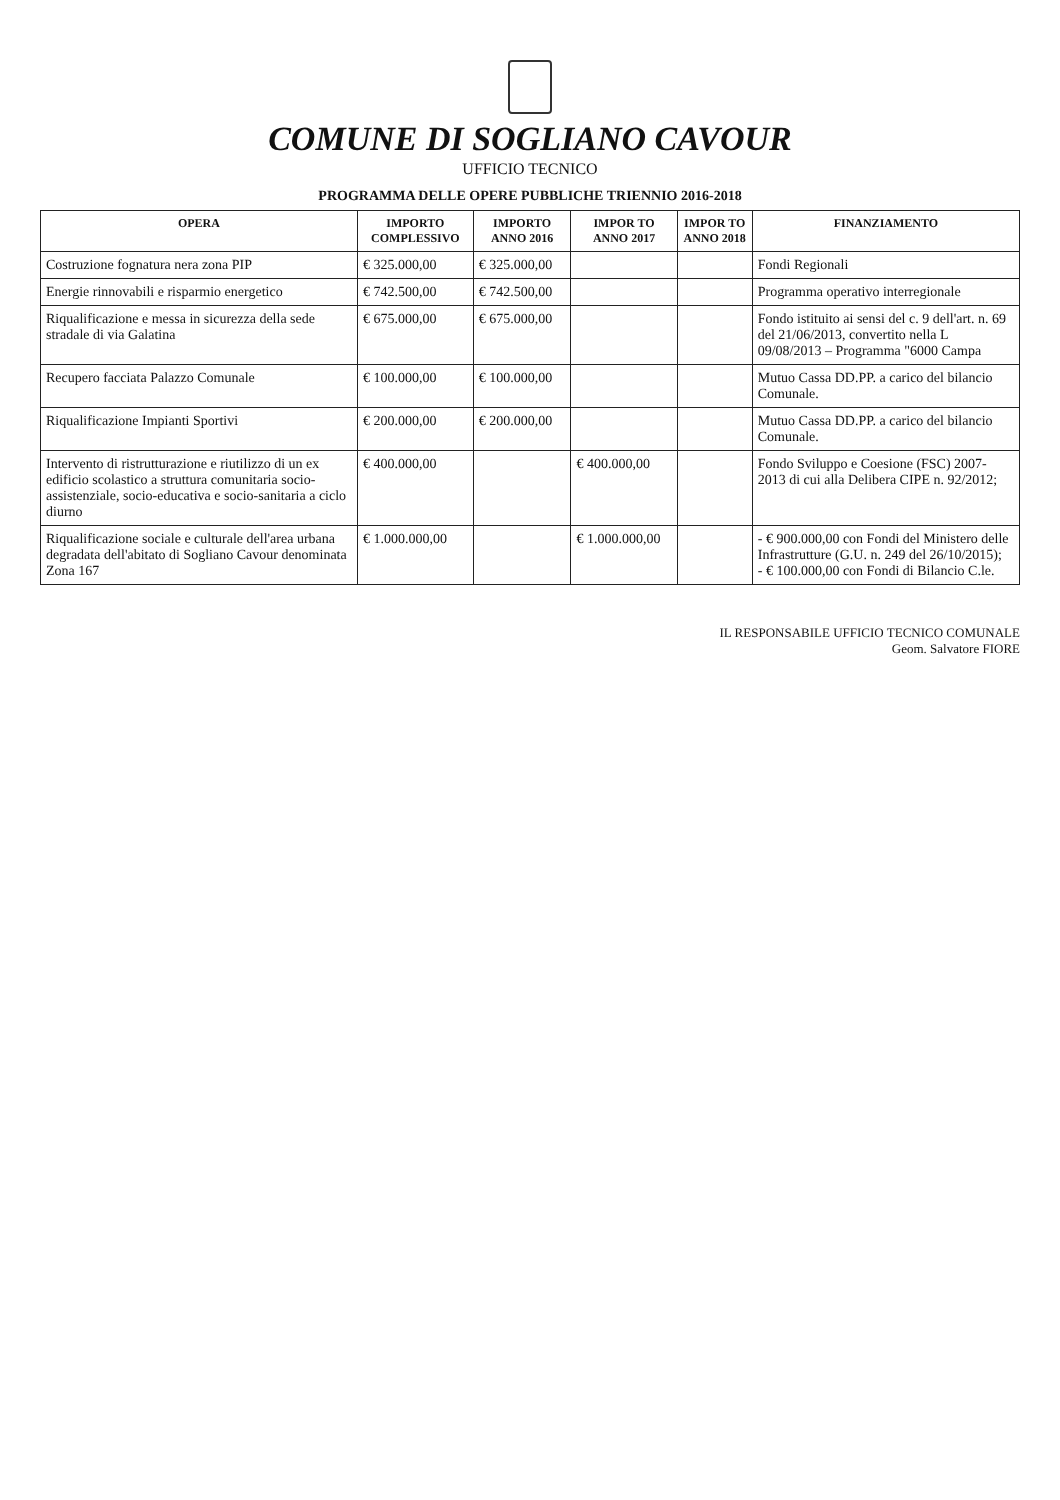COMUNE DI SOGLIANO CAVOUR
UFFICIO TECNICO
PROGRAMMA DELLE OPERE PUBBLICHE TRIENNIO 2016-2018
| OPERA | IMPORTO COMPLESSIVO | IMPORTO ANNO 2016 | IMPOR TO ANNO 2017 | IMPOR TO ANNO 2018 | FINANZIAMENTO |
| --- | --- | --- | --- | --- | --- |
| Costruzione fognatura nera zona PIP | € 325.000,00 | € 325.000,00 | | | Fondi Regionali |
| Energie rinnovabili e risparmio energetico | € 742.500,00 | € 742.500,00 | | | Programma operativo interregionale |
| Riqualificazione e messa in sicurezza della sede stradale di via Galatina | € 675.000,00 | € 675.000,00 | | | Fondo istituito ai sensi del c. 9 dell'art. n. 69 del 21/06/2013, convertito nella L 09/08/2013 – Programma "6000 Campa |
| Recupero facciata Palazzo Comunale | € 100.000,00 | € 100.000,00 | | | Mutuo Cassa DD.PP. a carico del bilancio Comunale. |
| Riqualificazione Impianti Sportivi | € 200.000,00 | € 200.000,00 | | | Mutuo Cassa DD.PP. a carico del bilancio Comunale. |
| Intervento di ristrutturazione e riutilizzo di un ex edificio scolastico a struttura comunitaria socio-assistenziale, socio-educativa e socio-sanitaria a ciclo diurno | € 400.000,00 | | € 400.000,00 | | Fondo Sviluppo e Coesione (FSC) 2007-2013 di cui alla Delibera CIPE n. 92/2012; |
| Riqualificazione sociale e culturale dell'area urbana degradata dell'abitato di Sogliano Cavour denominata Zona 167 | € 1.000.000,00 | | € 1.000.000,00 | | - € 900.000,00 con Fondi del Ministero delle Infrastrutture (G.U. n. 249 del 26/10/2015); - € 100.000,00 con Fondi di Bilancio C.le. |
IL RESPONSABILE UFFICIO TECNICO COMUNALE
Geom. Salvatore FIORE